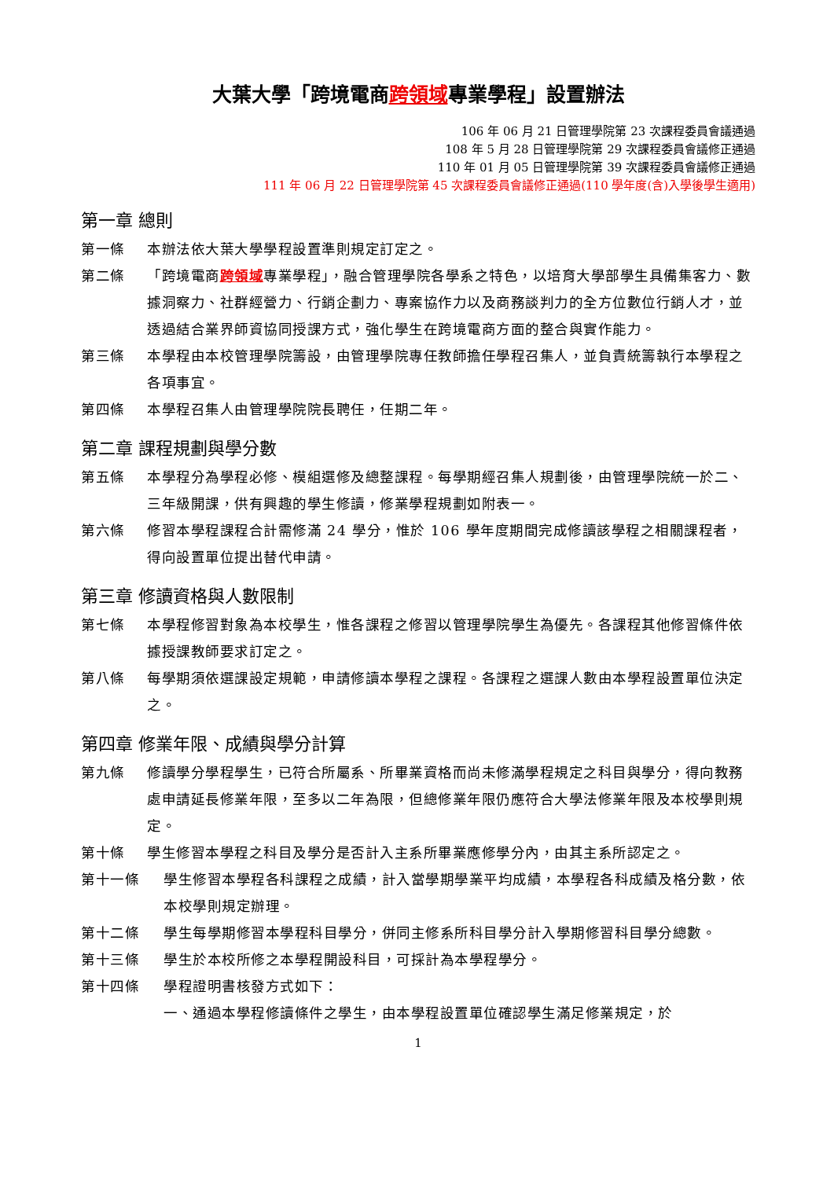大葉大學「跨境電商跨領域專業學程」設置辦法
106 年 06 月 21 日管理學院第 23 次課程委員會議通過
108 年 5 月 28 日管理學院第 29 次課程委員會議修正通過
110 年 01 月 05 日管理學院第 39 次課程委員會議修正通過
111 年 06 月 22 日管理學院第 45 次課程委員會議修正通過(110 學年度(含)入學後學生適用)
第一章 總則
第一條 本辦法依大葉大學學程設置準則規定訂定之。
第二條 「跨境電商跨領域專業學程」，融合管理學院各學系之特色，以培育大學部學生具備集客力、數據洞察力、社群經營力、行銷企劃力、專案協作力以及商務談判力的全方位數位行銷人才，並透過結合業界師資協同授課方式，強化學生在跨境電商方面的整合與實作能力。
第三條 本學程由本校管理學院籌設，由管理學院專任教師擔任學程召集人，並負責統籌執行本學程之各項事宜。
第四條 本學程召集人由管理學院院長聘任，任期二年。
第二章 課程規劃與學分數
第五條 本學程分為學程必修、模組選修及總整課程。每學期經召集人規劃後，由管理學院統一於二、三年級開課，供有興趣的學生修讀，修業學程規劃如附表一。
第六條 修習本學程課程合計需修滿 24 學分，惟於 106 學年度期間完成修讀該學程之相關課程者，得向設置單位提出替代申請。
第三章 修讀資格與人數限制
第七條 本學程修習對象為本校學生，惟各課程之修習以管理學院學生為優先。各課程其他修習條件依據授課教師要求訂定之。
第八條 每學期須依選課設定規範，申請修讀本學程之課程。各課程之選課人數由本學程設置單位決定之。
第四章 修業年限、成績與學分計算
第九條 修讀學分學程學生，已符合所屬系、所畢業資格而尚未修滿學程規定之科目與學分，得向教務處申請延長修業年限，至多以二年為限，但總修業年限仍應符合大學法修業年限及本校學則規定。
第十條 學生修習本學程之科目及學分是否計入主系所畢業應修學分內，由其主系所認定之。
第十一條 學生修習本學程各科課程之成績，計入當學期學業平均成績，本學程各科成績及格分數，依本校學則規定辦理。
第十二條 學生每學期修習本學程科目學分，併同主修系所科目學分計入學期修習科目學分總數。
第十三條 學生於本校所修之本學程開設科目，可採計為本學程學分。
第十四條 學程證明書核發方式如下：
一、通過本學程修讀條件之學生，由本學程設置單位確認學生滿足修業規定，於
1